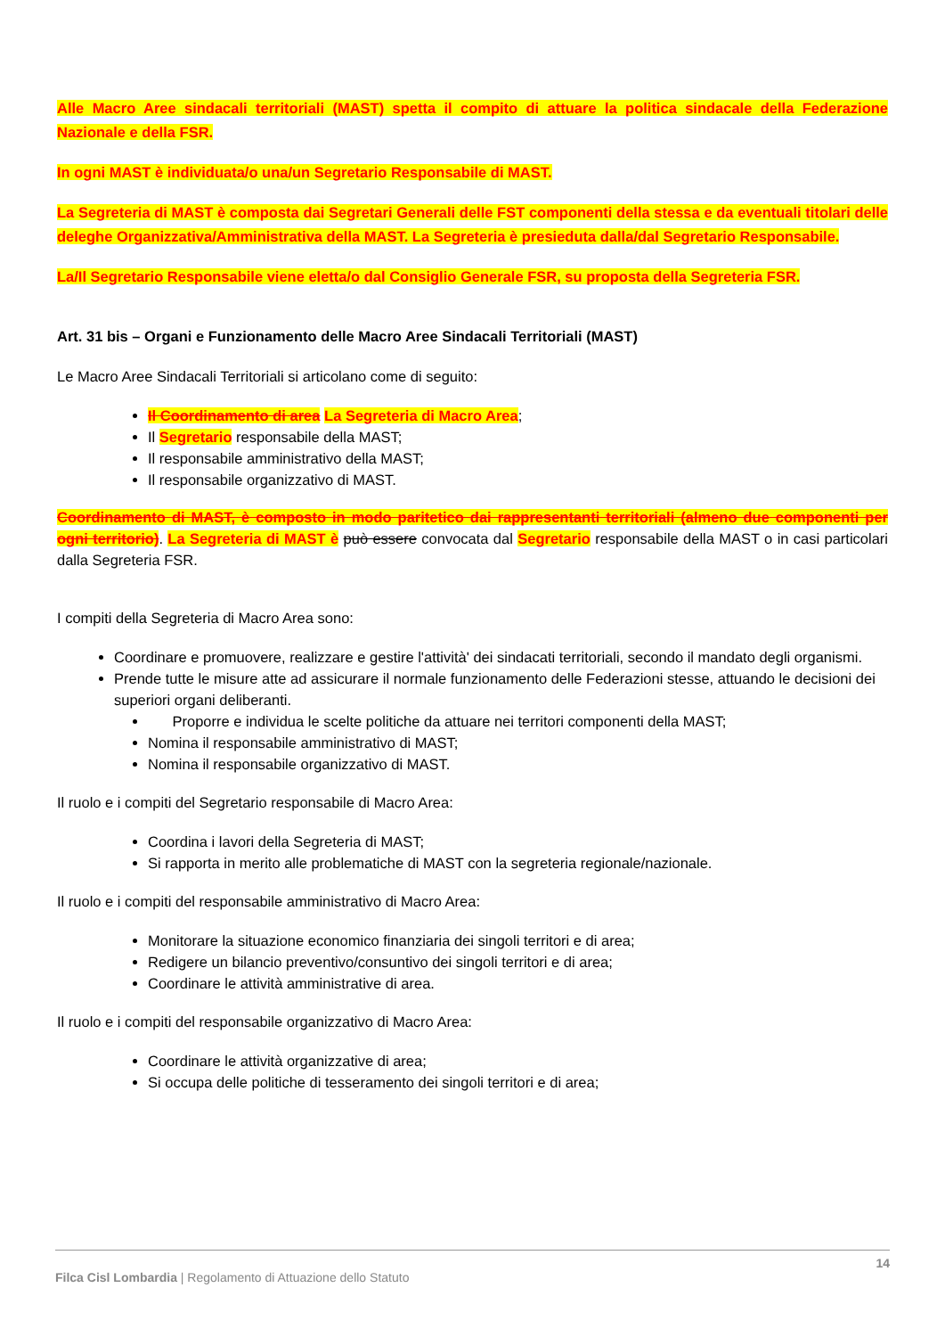Alle Macro Aree sindacali territoriali (MAST) spetta il compito di attuare la politica sindacale della Federazione Nazionale e della FSR.
In ogni MAST è individuata/o una/un Segretario Responsabile di MAST.
La Segreteria di MAST è composta dai Segretari Generali delle FST componenti della stessa e da eventuali titolari delle deleghe Organizzativa/Amministrativa della MAST. La Segreteria è presieduta dalla/dal Segretario Responsabile.
La/Il Segretario Responsabile viene eletta/o dal Consiglio Generale FSR, su proposta della Segreteria FSR.
Art. 31 bis – Organi e Funzionamento delle Macro Aree Sindacali Territoriali (MAST)
Le Macro Aree Sindacali Territoriali si articolano come di seguito:
Il Coordinamento di area La Segreteria di Macro Area;
Il Segretario responsabile della MAST;
Il responsabile amministrativo della MAST;
Il responsabile organizzativo di MAST.
Coordinamento di MAST, è composto in modo paritetico dai rappresentanti territoriali (almeno due componenti per ogni territorio). La Segreteria di MAST è può essere convocata dal Segretario responsabile della MAST o in casi particolari dalla Segreteria FSR.
I compiti della Segreteria di Macro Area sono:
Coordinare e promuovere, realizzare e gestire l'attività' dei sindacati territoriali, secondo il mandato degli organismi.
Prende tutte le misure atte ad assicurare il normale funzionamento delle Federazioni stesse, attuando le decisioni dei superiori organi deliberanti.
Proporre e individua le scelte politiche da attuare nei territori componenti della MAST;
Nomina il responsabile amministrativo di MAST;
Nomina il responsabile organizzativo di MAST.
Il ruolo e i compiti del Segretario responsabile di Macro Area:
Coordina i lavori della Segreteria di MAST;
Si rapporta in merito alle problematiche di MAST con la segreteria regionale/nazionale.
Il ruolo e i compiti del responsabile amministrativo di Macro Area:
Monitorare la situazione economico finanziaria dei singoli territori e di area;
Redigere un bilancio preventivo/consuntivo dei singoli territori e di area;
Coordinare le attività amministrative di area.
Il ruolo e i compiti del responsabile organizzativo di Macro Area:
Coordinare le attività organizzative di area;
Si occupa delle politiche di tesseramento dei singoli territori e di area;
14
Filca Cisl Lombardia | Regolamento di Attuazione dello Statuto